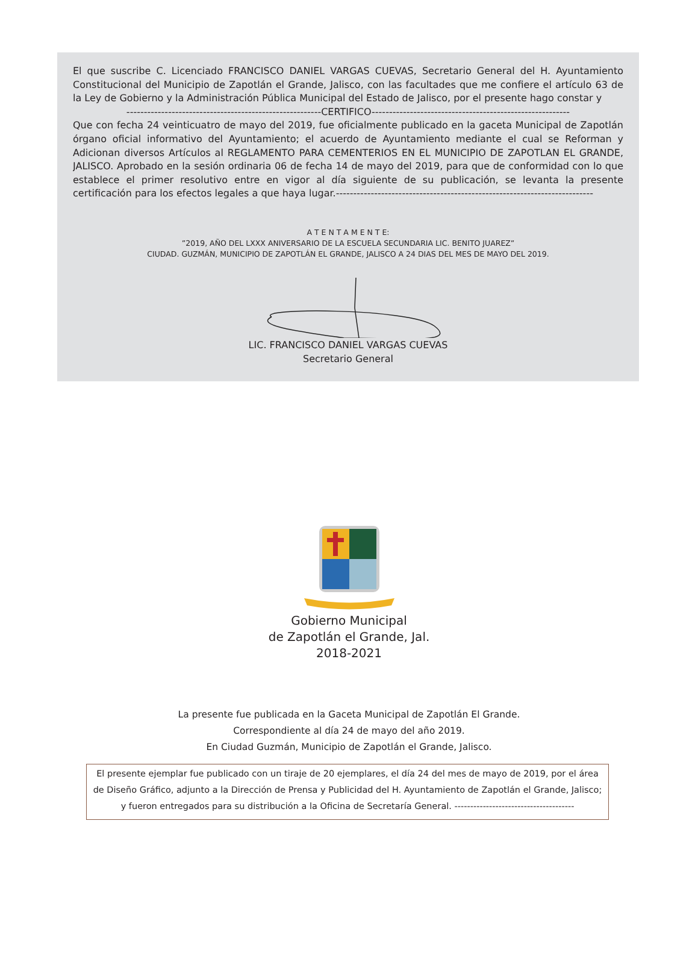El que suscribe C. Licenciado FRANCISCO DANIEL VARGAS CUEVAS, Secretario General del H. Ayuntamiento Constitucional del Municipio de Zapotlán el Grande, Jalisco, con las facultades que me confiere el artículo 63 de la Ley de Gobierno y la Administración Pública Municipal del Estado de Jalisco, por el presente hago constar y
--------------------------------------------------------CERTIFICO---------------------------------------------------------
Que con fecha 24 veinticuatro de mayo del 2019, fue oficialmente publicado en la gaceta Municipal de Zapotlán órgano oficial informativo del Ayuntamiento; el acuerdo de Ayuntamiento mediante el cual se Reforman y Adicionan diversos Artículos al REGLAMENTO PARA CEMENTERIOS EN EL MUNICIPIO DE ZAPOTLAN EL GRANDE, JALISCO. Aprobado en la sesión ordinaria 06 de fecha 14 de mayo del 2019, para que de conformidad con lo que establece el primer resolutivo entre en vigor al día siguiente de su publicación, se levanta la presente certificación para los efectos legales a que haya lugar.--------------------------------------------------------------------------
A T E N T A M E N T E:
”2019, AÑO DEL LXXX ANIVERSARIO DE LA ESCUELA SECUNDARIA LIC. BENITO JUAREZ”
CIUDAD. GUZMÁN, MUNICIPIO DE ZAPOTLÁN EL GRANDE, JALISCO A 24 DIAS DEL MES DE MAYO DEL 2019.
LIC. FRANCISCO DANIEL VARGAS CUEVAS
Secretario General
Gobierno Municipal
de Zapotlán el Grande, Jal.
2018-2021
La presente fue publicada en la Gaceta Municipal de Zapotlán El Grande.
Correspondiente al día 24 de mayo del año 2019.
En Ciudad Guzmán, Municipio de Zapotlán el Grande, Jalisco.
El presente ejemplar fue publicado con un tiraje de 20 ejemplares, el día 24 del mes de mayo de 2019, por el área de Diseño Gráfico, adjunto a la Dirección de Prensa y Publicidad del H. Ayuntamiento de Zapotlán el Grande, Jalisco; y fueron entregados para su distribución a la Oficina de Secretaría General. --------------------------------------